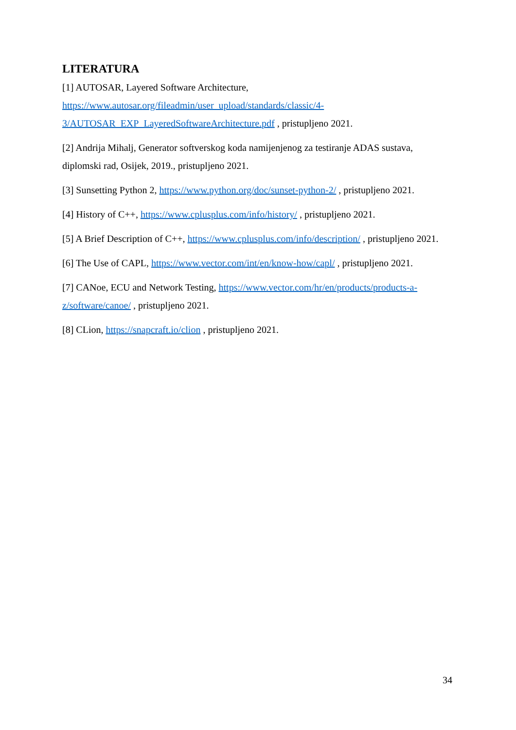LITERATURA
[1] AUTOSAR, Layered Software Architecture,
https://www.autosar.org/fileadmin/user_upload/standards/classic/4-
3/AUTOSAR_EXP_LayeredSoftwareArchitecture.pdf , pristupljeno 2021.
[2] Andrija Mihalj, Generator softverskog koda namijenjenog za testiranje ADAS sustava, diplomski rad, Osijek, 2019., pristupljeno 2021.
[3] Sunsetting Python 2, https://www.python.org/doc/sunset-python-2/ , pristupljeno 2021.
[4] History of C++, https://www.cplusplus.com/info/history/ , pristupljeno 2021.
[5] A Brief Description of C++, https://www.cplusplus.com/info/description/ , pristupljeno 2021.
[6] The Use of CAPL, https://www.vector.com/int/en/know-how/capl/ , pristupljeno 2021.
[7] CANoe, ECU and Network Testing, https://www.vector.com/hr/en/products/products-a-z/software/canoe/ , pristupljeno 2021.
[8] CLion, https://snapcraft.io/clion , pristupljeno 2021.
34